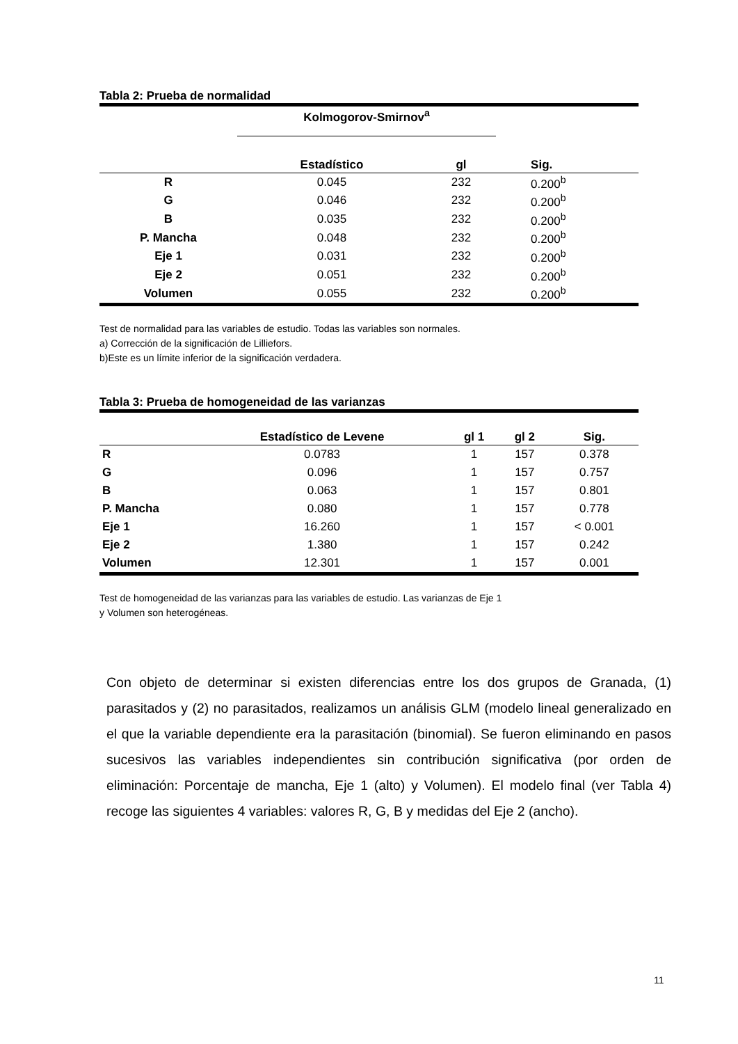Tabla 2: Prueba de normalidad
| | Kolmogorov-Smirnov<sup>a</sup> | | |
| --- | --- | --- | --- |
| | Estadístico | gl | Sig. |
| R | 0.045 | 232 | 0.200<sup>b</sup> |
| G | 0.046 | 232 | 0.200<sup>b</sup> |
| B | 0.035 | 232 | 0.200<sup>b</sup> |
| P. Mancha | 0.048 | 232 | 0.200<sup>b</sup> |
| Eje 1 | 0.031 | 232 | 0.200<sup>b</sup> |
| Eje 2 | 0.051 | 232 | 0.200<sup>b</sup> |
| Volumen | 0.055 | 232 | 0.200<sup>b</sup> |
Test de normalidad para las variables de estudio. Todas las variables son normales.
a) Corrección de la significación de Lilliefors.
b)Este es un límite inferior de la significación verdadera.
Tabla 3: Prueba de homogeneidad de las varianzas
| | Estadístico de Levene | gl 1 | gl 2 | Sig. |
| --- | --- | --- | --- | --- |
| R | 0.0783 | 1 | 157 | 0.378 |
| G | 0.096 | 1 | 157 | 0.757 |
| B | 0.063 | 1 | 157 | 0.801 |
| P. Mancha | 0.080 | 1 | 157 | 0.778 |
| Eje 1 | 16.260 | 1 | 157 | < 0.001 |
| Eje 2 | 1.380 | 1 | 157 | 0.242 |
| Volumen | 12.301 | 1 | 157 | 0.001 |
Test de homogeneidad de las varianzas para las variables de estudio. Las varianzas de Eje 1
y Volumen son heterogéneas.
Con objeto de determinar si existen diferencias entre los dos grupos de Granada, (1) parasitados y (2) no parasitados, realizamos un análisis GLM (modelo lineal generalizado en el que la variable dependiente era la parasitación (binomial). Se fueron eliminando en pasos sucesivos las variables independientes sin contribución significativa (por orden de eliminación: Porcentaje de mancha, Eje 1 (alto) y Volumen). El modelo final (ver Tabla 4) recoge las siguientes 4 variables: valores R, G, B y medidas del Eje 2 (ancho).
11